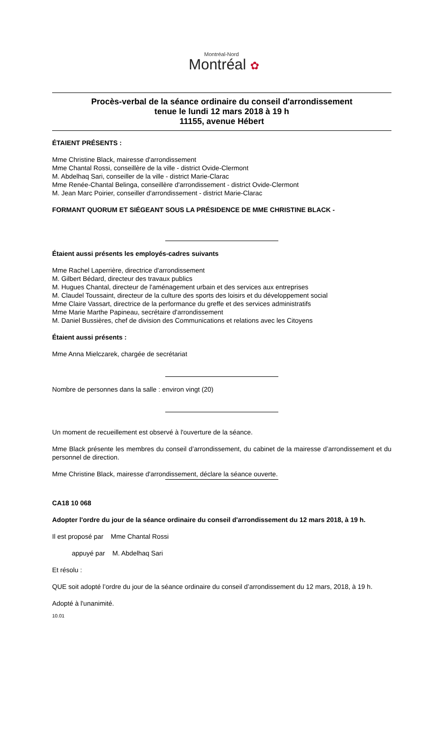Montréal-Nord
Montréal ✿
Procès-verbal de la séance ordinaire du conseil d'arrondissement
tenue le lundi 12 mars 2018 à 19 h
11155, avenue Hébert
ÉTAIENT PRÉSENTS :
Mme Christine Black, mairesse d'arrondissement
Mme Chantal Rossi, conseillère de la ville - district Ovide-Clermont
M. Abdelhaq Sari, conseiller de la ville - district Marie-Clarac
Mme Renée-Chantal Belinga, conseillère d'arrondissement - district Ovide-Clermont
M. Jean Marc Poirier, conseiller d'arrondissement - district Marie-Clarac
FORMANT QUORUM ET SIÉGEANT SOUS LA PRÉSIDENCE DE MME CHRISTINE BLACK -
Étaient aussi présents les employés-cadres suivants
Mme Rachel Laperrière, directrice d'arrondissement
M. Gilbert Bédard, directeur des travaux publics
M. Hugues Chantal, directeur de l'aménagement urbain et des services aux entreprises
M. Claudel Toussaint, directeur de la culture des sports des loisirs et du développement social
Mme Claire Vassart, directrice de la performance du greffe et des services administratifs
Mme Marie Marthe Papineau, secrétaire d'arrondissement
M. Daniel Bussières, chef de division des Communications et relations avec les Citoyens
Étaient aussi présents :
Mme Anna Mielczarek, chargée de secrétariat
Nombre de personnes dans la salle : environ vingt (20)
Un moment de recueillement est observé à l'ouverture de la séance.
Mme Black présente les membres du conseil d’arrondissement, du cabinet de la mairesse d’arrondissement et du personnel de direction.
Mme Christine Black, mairesse d'arrondissement, déclare la séance ouverte.
CA18 10 068
Adopter l'ordre du jour de la séance ordinaire du conseil d'arrondissement du 12 mars 2018, à 19 h.
Il est proposé par Mme Chantal Rossi
appuyé par M. Abdelhaq Sari
Et résolu :
QUE soit adopté l’ordre du jour de la séance ordinaire du conseil d’arrondissement du 12 mars, 2018, à 19 h.
Adopté à l'unanimité.
10.01